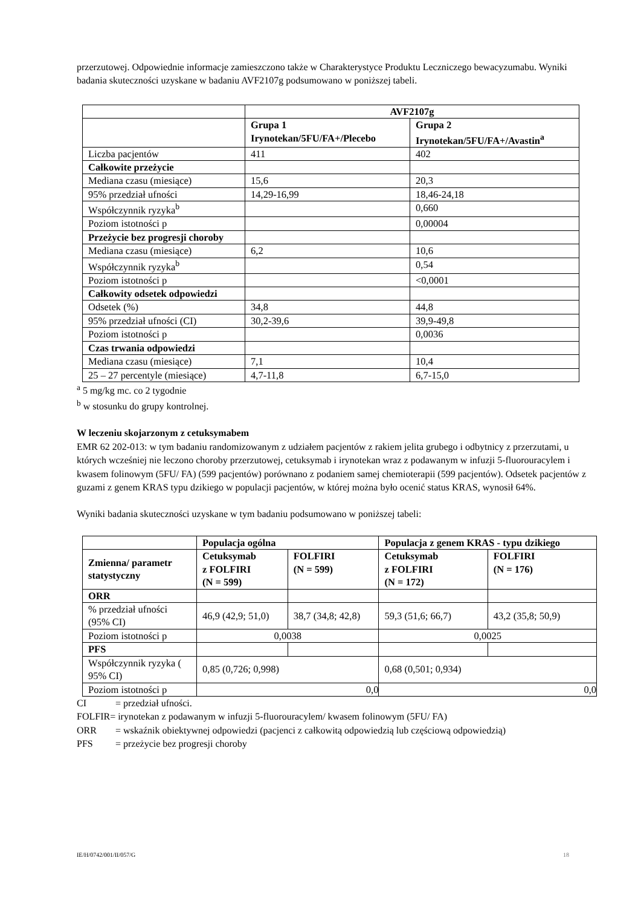przerzutowej. Odpowiednie informacje zamieszczono także w Charakterystyce Produktu Leczniczego bewacyzumabu. Wyniki badania skuteczności uzyskane w badaniu AVF2107g podsumowano w poniższej tabeli.
| | AVF2107g | |
| | Grupa 1 Irynotekan/5FU/FA+/Plecebo | Grupa 2 Irynotekan/5FU/FA+/Avastin<sup>a</sup> |
| Liczba pacjentów | 411 | 402 |
| Całkowite przeżycie | | |
| Mediana czasu (miesiące) | 15,6 | 20,3 |
| 95% przedział ufności | 14,29-16,99 | 18,46-24,18 |
| Współczynnik ryzyka<sup>b</sup> | | 0,660 |
| Poziom istotności p | | 0,00004 |
| Przeżycie bez progresji choroby | | |
| Mediana czasu (miesiące) | 6,2 | 10,6 |
| Współczynnik ryzyka<sup>b</sup> | | 0,54 |
| Poziom istotności p | | <0,0001 |
| Całkowity odsetek odpowiedzi | | |
| Odsetek (%) | 34,8 | 44,8 |
| 95% przedział ufności (CI) | 30,2-39,6 | 39,9-49,8 |
| Poziom istotności p | | 0,0036 |
| Czas trwania odpowiedzi | | |
| Mediana czasu (miesiące) | 7,1 | 10,4 |
| 25 – 27 percentyle (miesiące) | 4,7-11,8 | 6,7-15,0 |
<sup>a</sup> 5 mg/kg mc. co 2 tygodnie
<sup>b</sup> w stosunku do grupy kontrolnej.
W leczeniu skojarzonym z cetuksymabem
EMR 62 202-013: w tym badaniu randomizowanym z udziałem pacjentów z rakiem jelita grubego i odbytnicy z przerzutami, u których wcześniej nie leczono choroby przerzutowej, cetuksymab i irynotekan wraz z podawanym w infuzji 5-fluorouracylem i kwasem folinowym (5FU/ FA) (599 pacjentów) porównano z podaniem samej chemioterapii (599 pacjentów). Odsetek pacjentów z guzami z genem KRAS typu dzikiego w populacji pacjentów, w której można było ocenić status KRAS, wynosił 64%.
Wyniki badania skuteczności uzyskane w tym badaniu podsumowano w poniższej tabeli:
| | Populacja ogólna | | Populacja z genem KRAS - typu dzikiego | |
| Zmienna/ parametr statystyczny | Cetuksymab z FOLFIRI (N = 599) | FOLFIRI (N = 599) | Cetuksymab z FOLFIRI (N = 172) | FOLFIRI (N = 176) |
| ORR | | | | |
| % przedział ufności (95% CI) | 46,9 (42,9; 51,0) | 38,7 (34,8; 42,8) | 59,3 (51,6; 66,7) | 43,2 (35,8; 50,9) |
| Poziom istotności p | 0,0038 | | 0,0025 | |
| PFS | | | | |
| Współczynnik ryzyka ( 95% CI) | 0,85 (0,726; 0,998) | | 0,68 (0,501; 0,934) | |
| Poziom istotności p | 0,0 | | 0,0 | |
CI = przedział ufności.
FOLFIR= irynotekan z podawanym w infuzji 5-fluorouracylem/ kwasem folinowym (5FU/ FA)
ORR = wskaźnik obiektywnej odpowiedzi (pacjenci z całkowitą odpowiedzią lub częściową odpowiedzią)
PFS = przeżycie bez progresji choroby
IE/H/0742/001/II/057/G 18